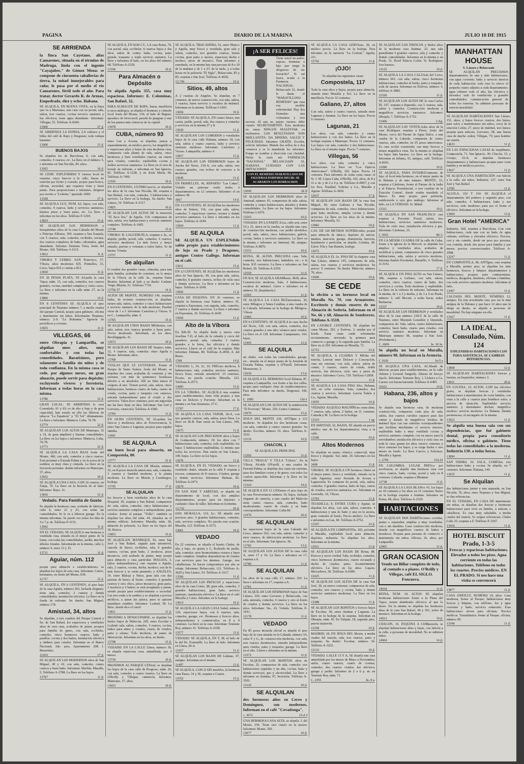PAGINA DIARIO DE LA MARINA JULIO 10 DE 1915
SE ARRIENDA
la finca San Cayetano, alias Camarones, situada en el término de Madruga, linda con el ingenio "Cayajabos," de Gómez Mena: se compone de cincuenta caballerías de tierra, la mitad inmejorables para caña; le pasa por el medio el río Camarones, fértil todo el año. Para tratar, doctor Gerardo R. de Armas, Empedrado, diez y ocho. Habana.
SE ALQUILA, EN BUENA VISTA, en la línea que va a Marianao, una casa con su portal, sala, saleta, tres cuartos, cocina servicio sanitario y luz eléctrica; tiene agua abundante. Informan: Villegas, 55. Teléfono A-6940.
13900 27 jl.
SE ARRIENDA LA FONDA, LA vidriera y el billar del café de Rayo y Dragones; todo trabaja bastante.
13900 13 jl.
BUENOS BAJOS
Se alquilan los de Barcelona, 6, con sala, comedor, 4 cuartos, etc. La llave en el número 5, e informes en San Nicolás, 84, altos.
13925 16 jl.
SE CEDE: ESPLENDIDO Y vistoso local de esquina, cinco huecos a la calle, líneas de tranvías por frente y costado, propio para botica, oficina, sociedad, que requiera vista y buen punto. Para proposiciones e informes, dirigirse por escrito a "Cedente," apartado 1069.
13328 17 jl.
SE ALQUILA LUZ, NUM. 62, bajos, con sala, comedor, 4 cuartos, baño y servicios sanitarios, buenos pisos y buen patio, etc. La llave e informes en los altos. Teléfono F-1294.
13824 15 jl.
SE ALQUILAN LOS HERMOSOS y fresquísimos altos de la casa Calzada del Monte o Príncipe Alfonso, 394, esquina a San Joaquín, con 5 cuartos, sala, comedor, recibidor, terraza, dos cuartos completos de baño, calentador, agua abundante. Informa: Dentista Vieta, Jesús del Monte, 418. Teléfono: I-1515.
13812 11 jl.
VIBORA Y CERRO: SAN Francisco, 37, Víbora, altos modernos $35. Primelles, 33, Cerro, bajos $16 y casitas a $13.
13830 11 jl.
EN 30 PESOS PLATA, SE ALquila la casa Vapor, núm. 15, con sala, comedor, tres cuartos grandes, cocina, sanidad completa y cielos rasos. La llave e informes en la calle núm. 27, en la misma.
13866 14 jl.
EN 8 CENTENES SE ALQUILA el piso principal de Neptuno número 7, a media cuadra del parque Central, propio para gabinete, oficina o matrimonio sin niños. Informarán: Neptuno, número 2-A "La Bohemia." Agencia de periódicos y revistas.
13835 11 jl.
VILLEGAS, 66
entre Obrapía y Lamparilla, se alquilan unos altos, muy confortables y con todas las comodidades. Baratísimos, pero solamente a familia sin niños y de toda confianza. En la misma casa se cede, por algunos meses, un gran almacén, puede servir para depósito; excluyendo víveres y ferretería. Informan a todas horas en la casa misma.
13786 12 jl.
GRAN LOCAL: SE ARRIENDA la casa Consulado, 91 y 93; es de alto y bajo y de gran capacidad, han estado en ella las fábricas de tabacos "La Española" y "El Sol" últimamente. La llave e informes: Manteca. Cuba, 76-78.
13774 22 jl.
SE ALQUILAN LOS ALTOS DE Manrique, 32 y 34, de gran amplitud y buenas comodidades. La llave en los bajos e informes: Manteca, Cuba, 76-78.
13773 22 jl.
SE ALQUILA LA CASA BAJA Jesús del Monte, 460, con sala, comedor y cinco cuartos. Está próxima a Estrada Palma y en la acera de la sombra; es muy clara y cómoda. La llave en la ferretería próxima: demás informes en Manrique, 37, altos.
13652 10 jl.
SE ALQUILA UNA CASA, CON 16 cuartos, en Zanja, 70. La llave en la herrería de al lado. Informes: Rayo, 31.
13816 12 jl.
Vedado. Para Familia de Gusto
Se alquila la hermosa casa, acabada de fabricar, calle 6, entre 21 y 23, con todas las comodidades. Se le va a fabricar garage. En la misma informan. Se puede ver todos los días de 4 a 7 p. m. Teléfono F-4131.
13092 11 jl.
EN EL VEDADO, SE ALQUILA una hermosa y ventilada casa, situada en el mejor punto de la loma, con todas las comodidades, jardín, muchos árboles frutales. Informarán en la misma, calle 2, número 9, entre 13 y 15.
13711 11 jl.
Aguiar, núm. 112
propia para almacén o establecimiento, se alquilan los bajos de esta casa. Informan: Castro, hermanos, en Jesús del Monte, 630.
11737 15 jl.
SE ALQUILA, EN 6 CENTENES, el piso bajo de la casa Aguila, número 263, fachada elegante; tiene sala, comedor, 2 cuartos y demás comodidades; instalación eléctrica. La llave en la fonda de enfrente. Su dueño: San Miguel, número 178.
Amistad, 34, altos
Se alquilan, a tres cuadras del Parque Central y fte. de San Rafael, los espaciosos y ventilados altos de esta casa, acabados de pintar, propios para familia de gusto, con sala, recibidor, comedor, cinco hermosos cuartos, baño y pasillos, cocina y dos baños, instalación eléctrica y timbres para criados. Informan en el Banco Nacional, 2do. piso, Apartamento 208. I. Benavides.
11919 17 jl.
SE ALQUILAN LOS MODERNOS altos de San Miguel, 40 y 42, con sala, comedor, cuatro cuartos y buen baño. Informan: Machín, Muralla, 5. Teléfono A-2788. La llave en los bajos.
13767 11 jl.
SE ALQUILA, EN $100 CY., LA casa Reina, 70, con portal, sala, recibidor, 6 cuartos bajos y dos altos, saleta de comer, baño, cocina, patio grande, traspatio y triple servicio sanitario. La llave e informes al lado, en los altos del número 68. Teléfono A-2329.
13336 10 jl.
Para Almacén o Depósito
Se alquila Aguila 355, casa muy espaciosa. Informes: E. Colominas, San Rafael, 32.
PARA ALMACEN DE ROPA, bazar, mueblería u otros análogos, se alquila el hermoso y cómodo local Jesús del Monte, 156, al lado de Baguer, apeadero de ferrocarril, parada de guaguas y uno de los puntos más céntricos de la capital.
13078 10 jl.
CUBA, número 93
entre Luz y Acosta, se alquilan, juntos o separadamente, en módico precio, los magníficos y espaciosos altos y bajos de esta moderna casa, compuesta cada planta de sala, saleta, cinco hermosos y bien ventilados cuartos, un cuarto para criados, comedor, espléndida cocina y dobles servicios sanitarios. La llave en el tren de lavado de enfrente, e informan en San Ignacio, 82. Teléfono A-1228, y en Jesús María, 66. Teléfono A-7400.
11924 10 jl.
EN 8 CENTENES, ULTIMO precio, se alquilan los altos de la casa San Nicolás, 80, esquina a San Rafael, con sala, comedor, 3 habitaciones y servicio. La llave en la bodega. Su dueño: San Lázaro, 54. Teléfono A-3317.
13825 10 jl.
SE ALQUILAN LOS ALTOS DE la tintorería "El Arco Iris," de Aguila, 110; compuestos de sala, saleta, tres habitaciones y servicio sanitario completo. Teléfono A-1665.
13748 15 jl.
VIBORA: B. LAGUERUELA, esquina a 3a., se alquila; jardín, portal, sala, comedor, 4 cuartos, servicios modernos. La más fresca y mejor situada; puertas y ventanas a todos lados. Se da barata. Véanla.
13757 11 jl.
Se alquilan
O venden dos grandes casas, cómodas, para una gran familia, acabadas de construir, en lo mejor de la Víbora, en la calle 3a., esquina Santa Beatriz. Informan al lado y su dueño: Caslano Veiga, Misión, 21. Teléfono 7734.
13756-57 14 jl.
ALTOS DE MONTE, NUMERO 149, esquina Indio, de reciente construcción, se alquilan; tienen sala, saleta, comedor y cinco habitaciones y servicio sanitario de lo más moderno. Pueden verse de 1 a 3. Informan: Casteleiro y Vizoso. S. en C., Lamparilla, núm. 4.
13765 15 jl.
SE ALQUILAN UNOS BAJOS MOdernos, con sala, saleta, tres cuartos grandes y buen patio. Precio moderado. Informará, en los altos, Revillagigedo, 41.
13672 10 jl.
SE ALQUILAN LOS BAJOS DE Suspiro, núm. 12, 4 cuartos, sala, comedor; entre Aguila y Monte. Informan: altos.
13768 11 jl.
VEALAS QUE LE GUSTARAN. Frente al Parque de Santo Suárez, Jesús del Monte, se alquilan dos casas acabadas de construir y sin estrenar, con más de quinientos frondosos árboles a su alrededor. Allí no falta nunca el oxígeno al aire. Tienen portal, sala, saleta, cinco habitaciones, hermoso cuarto de baño, cuarto de criado, cocina, patio y traspatio con canteros, entrada independiente para el criado y dos servicios. Valen doce centenes, pero mi sugestión me las hace dejar en diez. Informan: San José y Gervasio, carnicería. Teléfono A-4360.
13769 11 jl.
EN OCHO CENTENES, SE ALquilan los frescos y modernos altos de Perseverancia, 9, entre San Lázaro y Lagunas, propios para regular familia.
13691 11 jl.
SE ALQUILA
un buen local para almacén, en Compostela, 80.
13777 22 jl.
SE ALQUILA LA CASA DE Misión, número 32, en 8 pesos moneda americana; sala, comedor, 3 cuartos y Sanidad moderna, y la planta moderna. La llave en Misión y Cienfuegos, bodega.
13795 17 jl.
SE ALQUILAN
los frescos y bien ventilados altos de la casa Hospital, 30, esquina a San Rafael, compuestos de: sala, saleta, comedor, cinco habitaciones y servicio sanitario completo e independiente, para criados: frente al parque "Trillo"; también se alquilan los altos del núm. 44, situados en el mismo edificio. Informes: Muralla, núm. 36, almacén de peletería. La llave en los bajos del 30. Botica.
13853 15 jl.
SE ALQUILAN: MANRIQUE, 92, entre San José y San Rafael, zaguán para automóvil, cancela de hierro, recibidor, sala, 6 grandes cuartos, cocina, gran baño, 2 inodoros, pisos mosaicos, está acabada de pintar, muy propia para almacén o casa particular. MALOJA, 3, (altos independientes,) casi esquina a Aguila, sala, 2 cuartos, cocina, ducha, inodoro; son de lo más frescos y se están pintando; y ANGELES, 34, entre Maloja y Sitios, gran sala con dos puertas de hierro al frente, comedor, 6 grandes cuartos y otro chico, pisos mosaicos, gran patio, 2 inodoros y 2 baños; se está arreglando y pintar, siendo propia para establecimiento o sociedad. Las tres están a la sombra y se alquilan a precios módicos, a quien las quiera, pues se quieren inquilinos estables. Informes: Lealtad, 58. La llave, donde dice el cartel.
13811 11 jl.
PROXIMO A DESOCUPARSE, se alquilan los lindos bajos de Malecón, 295, entre Escobar y Lealtad: sala, saleta, comedor, 4 cuartos, cocina, baños para amos y criados, cuarto de criados, patio y sótano. Todo moderno, de punto de fabricación. Informan en los altos, su dueño.
13798 13 jl.
VEDADO: EN LA CALLE LInea, número 36, se alquila espaciosa casa, amueblada, por 3 meses.
13718 10 jl.
PROXIMOS AL PARQUE CENtral, se alquilan los bajos de la casa calle de Progreso, núm. 26, con sala, comedor y cuatro cuartos. La llave en O'Reilly y Villegas, camisería. Informes: Manrique, 37, altos.
13653 10 jl.
SE ALQUILA, TROCADERO, 52, entre Blanco y Aguila, muy fresca y ventilada, gran sala y saleta, comedor, tres grandes cuartos, buena cocina, gran patio y azotea, espaciosa ducha e inodoro, pisos de mosaico. Para informes y enseñarla, en la misma hay una persona de 8 a 10 de la mañana y de 1 a 2½ de la tarde, y a todas horas en la peletería "El Siglo", Belascoaín, 83 y 85, esquina a San José. Teléfono A-4656.
13.740 10 jl.
Sitios, 49, altos
A 2 cuadras de Angeles. Se alquilan, en 7 centenes, de nueva construcción, con sala, saleta, 3 cuartos, buen servicio y escalera de mármol. Informan en la misma. Teléfono I-1993.
13656 10 jl.
VEDADO: SE ALQUILA, EN cuatro luises, una casita, jardín, portal, sala, dos cuartos y comedor y servicios en la misma 27 y 8.
13630 11 jl.
SE ALQUILAN LOS COMODOS y ventilados bajos de la casa calle Habana, número 18, con sala, saleta y cuatro cuartos, baño y servicio sanitario moderno. Informan: Casteleiro y Vizoso. Lamparilla, número 4.
13817 15 jl.
SE ALQUILAN LOS HERMOSOS bajos de Ancha del Norte, 219-A, con sala, saleta, tres cuartos grandes, con techos de concreto a la moderna.
13646 11 jl.
EN PRIMELLES, 46, REPARTO "Las Cañas", Vedado un principe estilo árabe; 4 departamentos; en 12 centenes. Informes: el en número 48.
3667 14 jl.
EN 13 CENTENES, SE ALQUIlan los modernos altos de Suárez, 116, con gran sala, saleta, comedor, 5 espaciosos cuartos, terraza y demás servicios sanitarios. La llave e informes en los bajos. Teléfono A-1649.
13694 11 jl.
SE ALQUILA
SE ALQUILA UN ESPLENdido salón propio para establecimientos de lujo en Prado y Dragones, antiguo Centro Gallego. Informan en el café.
13611 15 jl.
EN 12 CENTENES, SE ALQUIlan los modernos altos de San Ignacio, 40, con gran sala, saleta, comedor, 6 grandes cuartos, techos de cielo raso y demás servicios. La llave e informes en los bajos. Teléfono A-1649.
13692 11 jl.
CASA DE ESQUINA: EN 16 centenes, se alquila la hermosa casa Suárez, número 91, esquina a Esperanza, con zaguán, sala, comedor, 7 cuartos y demás servicios. La llave e informes en Esperanza, 16. Teléfono A-1649.
13693 11 jl.
Alto de la Víbora
En $26-50. Se alquila linda y nueva casa Josefina 7-D, al lado de la calzada y cerca del paradero, portal, sala, comedor, 3 cuartos grandes a la brisa, luz eléctrica y demás servicios. Llaves en el café de la esquina. Más informes: Habana, 89. Teléfono A-2850, A. del Busto.
1398 14 jl.
VEDADO: L, 34, 21, 19: PREcios módicos, 6 habitaciones, sala, comedor, servicio sanitario, fresca brisa, entrada automóvil. 14 centenes. Pronto, no pierda ocasión. Muralla, 123. Teléfono A-2573.
13683 15 jl.
EN LA VIBORA, SE ALQUILA una esquina para establecimiento; tiene vida propia; y una casa en Dolores y Porvenir. Informan en la misma o en San Anastasio, 27-C.
13767 17 jl.
SE ALQUILA LA CASA VAPOR, 26-A, con tres grandes cuartos, sala, saleta, pisos finos. La llave en 26-B. Dan razón en San Lázaro, 340, bajos.
13675 11 jl.
SE ALQUILAN LOS PRECIOSOS altos y bajos de Compostela, número 19; los altos con 7 habitaciones; sala, comedor, todo espléndido; los bajos 5 habitaciones espléndidas, lo mismo que todos los servicios. Dan razón en San Lázaro, 340, bajos. La llave en los bajos.
13676 11 jl.
SE ALQUILA, EN EL VEDADO, un fresco y ventilado chalet, situado en la calle F esquina a tercera, compuesto de 8 cuartos, 4 baños, garage y demás servicios. Informan: Habana, 82. Teléfono A-2474.
13679 10 jl.
EN SAN JOSE Y AMISTAD, se alquila un departamento de local, con dos amplios departamentos, propio para un depósito o cualquier clase de taller. Informan en la misma.
13,742 10 jl.
OJO: MURALLA, 119, 2o.: SE alquila este precioso piso, 4 grandes habitaciones, comedor, sala, servicio completo. No pierda esta ocasión. Muralla, 123. Teléfono A-2573.
13661 10 jl.
VEDADO
En 22 centenes, se alquila el bonito Chalet, de alto y bajo, en quinta y C, Rodeado de jardín, sala, comedor, siete hermosísimos cuartos y buen baño completo. Amplias dependencias de criados con servicios para los mismos. Garage, tres caballerizas. Se hacen compromisos por año se rebaja. Informan: Belascoaín, 121. Teléfono A-3629 y San Lázaro, 54. Teléfono A-3317.
13566 11 jl.
SE ALQUILAN LOS FRESCOS y espaciosos altos de la casa Cristo, 28; gran sala, comedor, 3 grandes habitaciones, gran baño, servicio sanitario, instalación eléctrica. La llave en el café Muralla y Cristo. Informes en la bodega.
13614 16 jl.
SE ALQUILA LA GRAN CASA Salud, número 129, espaciosos bajos, con 6 cuartos, sala, comedor, garage, etc. Hermosos y frescos altos, independientes y comunicados, en 8 y 9 centenes. La llave en la casa. Informan: Teniente Rey, número 41. Teléfono A-4358.
13577 12 jl.
VEDADO: SE ALQUILA, EN Y, M, al lado de la del Dr. Fontanills. La llave al lado. Informan en Línea, 20-A.
13417 11 jl.
SE ALQUILAN LOS BAJOS DE Galiano, 47, antiguo. Informan en el mismo.
11497 12 jl.
SE ALQUILA, CON O SIN muebles, la hermosa casa Paseo, 34 y 36, esquina a Cuarta.
13552 15 jl.
¡A SER FELICES!
Tiene usted un padre, esposo, hermano o hijo que tenga la desgracia de ser borracho? Si así fuera, acuda a la Farmacia NACIONAL, Belascoaín 32, donde le darán el "MARAVILLOSO REMEDIO" que cura esa terrible enfermedad. Hay dos fórmulas: una voluntaria y otra secreta. Al que no quiere curarse, debe curarlo SECRETAMENTE. Esta medicina no causa NINGUN MALESTAR, es inofensiva. LOS RESULTADOS SON BRILLANTES: DA DINERO, SALUD Y FELICIDAD. Informes GRATIS. Escriba, solicite informes. Mande dos sellos de a dos centavos y se le mandarán los informes. Ponga su nombre y dirección con claridad. Dirija la carta así: FARMACIA "NACIONAL" BELASCOAIN 32, HABANA. CUIDADO CON LAS IMITACIONES
CON EL REMEDIO MARAVILLOSO DE FIGUEROA PODEMOS DECIR: SE ACABARON LOS BORRACHOS
13040 28 Jl
SE ALQUILAN LOS HERMOSOS altos de Amistad, número 45, compuestos de sala, saleta, comedor y cuatro habitaciones, mirador y demás comodidades. La llave en los bajos. Informan: Teléfono I-2979.
13543 10 jl.
VEDADO: EN LA PARTE ALta, calle seis, entre 19 y 21, única en la cuadra, se alquila una casa, de construcción moderna, con jardín alrededor, portal, sala, saleta, cinco habitaciones, galería, cocina, baños y servicios sanitarios. La llave en la misma e informes en Amistad, 98, antiguo. Teléfono A-8876.
13553 20 jl.
REINA, 38, ALTOS. PRECIOSA casa. Sala, comedor, tres habitaciones, bañadera, etc., a la brisa. $35 currency. La llave e informes en San Rafael, 20. Teléfono A-2250.
13559 11 jl.
EN $34, SE ALQUILA ARAMburu, 48-B, altos. Construcción moderna. Sala, 4 habitaciones, escalera de mármol. Llave e informes en el número 32, (hojalatería.)
12563 11 jl.
SE ALQUILA LA CASA BUEnaventura, 39, entre Milagros y Santa Catalina, a una cuadra de la Calzada. Informan en la bodega de Milagros, Víbora.
13485 10 jl.
EN 9 CENTENES, SE ALQUILA la casa Ancha del Norte, 120, con sala, saleta, comedor, dos cuartos grandes y uno alto; sótanos para criados. La llave en el 118. Informan: Campanario, 164, bajos.
13495 12 jl.
SE ALQUILA
un chalet, con todas las comodidades, garage, etc., situado en el mejor punto de la Avenida de Estrada Palma, esquina a O'Farrill. Informan: Monserrate, 2.
13639 13 jl.
SE ALQUILA EL HERMOSO local Habana, 87, esquina a Lamparilla, con frente a las dos calles, propio para cualquier clase de establecimientos. Para más informes: su dueño, Dragones, 106, altos.
C. 2985 15d-1
SE ALQUILAN LOS ALTOS DE la sombrerería "El Porvenir," Monte, 329, Cuatro Caminos.
13070 15 jl.
JESUS DEL MONTE 230, ANTIguo y 212 moderno. Se alquilan los dos hermosas casas, con sala, comedor y cuatro cuartos grandes. Su dueño: Escobar, número 10, altos. Teléfono A-3222.
13134 10 jl.
CHACON, 1
SE ALQUILA EL PRINCIPAL
13202 11 jl.
VILLA "PRAGA" Y VILLA "LOreto". En la Víbora, Alcalde O'Farrill, a una cuadra de Estrada Palma, se alquilan dos casas sin estrenar, para dos familias cortas y de gusto; con todos los confort apetecible. Informan y la llave en las mismas.
13324 19 jl.
SE ALQUILA EN 13 CENtenes el piso bajo de la casa Perseverancia número 10, bajos, fachada elegante de cantería, a una cuadra del Malecón tiene cuatro cuartos, sala, comedor, baño modernísimo, cuarto de criado y su baño correspondiente. Informan: Cuba 66.
13470 10 jl.
SE ALQUILAN
las espaciosos bajos de la casa Calzada del Cerro, número 563, con sala, saleta, comedor y siete cuartos, de fabricación moderna. La llave en el alto. Informan: San Ignacio, 56.
13782 13 jl.
SE ALQUILAN LOS ALTOS DE la casa calle A, entre 17 y 19. La llave e informes en 17, esquina a A.
13780 11 jl.
SE ALQUILAN
los altos de la casa calle 17, número 334. La llave e informes en 17, esquina a A.
13781 11 jl.
SE ALQUILAN LOS HERMOSOS bajos de San Lázaro, 229, entre Gervasio y Belascoaín, con sala, antesala, comedor, 4 cuartos y otro al fondo de criados y demás servicios. La llave en los altos. Informan: 5ta., 43, Vedado. Teléfono F-1041.
12178 11 jl.
VEDADO
En 85 pesos moneda oficial se alquila el piso bajo de la casa situada en la Calzada, número 54, entre F y G, de construcción moderna, con sala, seis cuartos dormitorios, entrada independiente para criados, patio y traspatio; garage. La llave en el alto. Llaves e informes en la misma.
13372 11 jl.
SE ALQUILAN LOS BONITOS altos de Escobar, 25, compuestos de sala, comedor, tres habitaciones seguidas y un alta, cocina, baño y demás servicios, gas y electricidad. La llave e informes en Animas, 97, ferretería. Teléfono A-3502.
13120 10 jl.
SE ALQUILAN
dos hermosos altos en Cerro y Domínguez, son modernos. Informan en el café "Covadonga".
c. 3072 15-d 4
UNA HERMOSA CASA ALTA, se alquila. J. del Monte, 156. Tiene otro cuarto en la azotea. Informan: Monte, 350.
13077 10 jl.
SE ALQUILA LA CASA GERVAsio, 26, en módico precio. La llave en la bodega. Para informes en la sastrería "La Central," Aguila, 211.
13792 11 jl.
¡OJO!
Se alquilan las siguientes casas:
Compostela, 117
Toda la casa altos y bajos, propia para almacén, situada entre Muralla y Sol. La llave en la mueblería. Precio 32 centenes.
Galiano, 27, altos
Con sala, saleta y cuatro cuartos, situada entre Lagunas y Animas. La llave en los bajos. Precio 9 centenes.
Lagunas, 21
Los altos, con sala, comedor y cuatro habitaciones y con dos baños. La llave en la bodega esquina a Manrique. Precio 11 centenes. Los bajos con sala, comedor y dos habitaciones. La llave en el mismo lugar. Precio 7 centenes.
Villegas, 56
Los altos, con sala, comedor y cinco habitaciones. La llave en "Los Opticos Americanos", O'Reilly, 102. bajos. Precio 14 centenes. Para informes de todas estas casas: el Sr. J. M. López Caña, O'Reilly, 102, altos, de 8 a 11 a. m. y de 2 a 4 p. m. Teléfono A-8907; y con los Sres. Nazábal, Sobrino y Ca., Muralla y Aguiar. Teléfono A-3830.
12937 17 jl.
SE ALQUILAN LOS BAJOS DE la casa San Miguel, 49, entre Galiano y San Nicolás, compuesta de sala, comedor, cinco habitaciones, gran baño moderno, amplia cocina y demás servicios. La llave en los altos de la misma. Informes: Muralla, 53.
13082 10 jl.
CAS. DE 320 METROS SUPERficiales, propia para almacén de tabaco, depósito de azúcar, madera, maicería, garage, ebanistería, herrería, hojalatería o particular, se alquila. Cristina, 28. Llave: Pila y San Ramón, bodega.
13075 10 jl.
SE ALQUILA EL 2o. PISO DE la elegante casa San Lázaro, número 145, compuesto de sala, saleta, tres cuartos y servicios modernos. Su precio: 9 centenes. Su dueña: Malecón, número 70, altos.
13000 10 jl.
SE CEDE
la obción a un hermoso local en Muralla No. 70, con Armatostes, Escritorio y demás enseres de un Almacén de Sedería. Informan en el No. 66 y 68, Almacén de Sombreros. Teléfono A-3518.
EN CATORCE CENTENES, SE alquilan las casas Monte, 292, y Estévez, 3, unidas por el fondo. Estas casas están reformadas recientemente, sirviendo la primera para comercio o garage y la segunda para familia. La llave en el 294. Informan en Muralla, 72.
12753 14 jl.
SE ALQUILA, A CUADRA Y MEdia del tranvía, Lawton entre Dolores y Concepción, casa sin estrenar, con sala, saleta, saleta de comer, 3 cuartos, cuarto de criado, doble servicio, luz eléctrica, cielo raso y pisos de mosaico. Informes: Cerro, 729. Teléfono I-2958.
12749 11 jl.
SE ALQUILA LA CASA PISO Alto, Habana, 165, en ocho centenes. Sala, comedor, dos cuartos y servicio. Informan: García Tuñón y Ca., Aguiar, Muralla.
13055 14 jl.
VEDADO: ALQUILO MAGNÍFIcas casas altas, 7 cuartos, sala, saleta, 2 baños, en 11 centenes. Calzada y M. La llave en la bodega.
13324 1 ag.
EN AMISTAD, 52, BAJOS, SE alquila en precio módico uno de los departamentos; vista a la calle.
13296 10 jl.
Altos Modernos
Se alquilan en punto céntrico comercial, muy fresco y elegante. Sol, núm. 20. Informes en los bajos.
3408 11 jl.
VIBORA: SE ALQUILA UN hermoso chalet en el mejor punto, fresco y ventilado, situado en la calle Agustina, entre Avenida de Acosta y Lagueruela. Se compone de portal, sala, saleta, comedor, 4 grandes cuartos, baño de lujo, cuarto de criados, servicios sanitarios, etc. Informan en Gertrudis, 19, Víbora.
13783 11 jl.
TEJADILLO, 8, ENTRE CUBA y Aguiar, se alquilan los altos, con sala, saleta, comedor, 4 habitaciones y una de baño y una en la azotea, gran comedor al fondo. Precio módico. La llave e informes en Luz, 84. Teléfono A-2752.
13397 14 jl.
SE ALQUILA EN COMPOSTEla, 105, próximo a Muralla, espléndido local para almacén, depósito, industria. Se alquilan los altos. Informan en la misma.
13421 13 jl.
SE ALQUILAN LOS BAJOS DE Reina, 88. Frescos y secos verdad. Sala, recibidor, comedor, cinco hermosos dormitorios, cuarto escusado y ducha de criados, patio. Acometimiento eléctrico. La llave en los altos. Capote, Mercaderes, 36. Teléfono A-6580.
13425 11 jl.
SE ALQUILAN LOS ALTOS DE la casa San José, 36, en nueve centenes; compuestos de sala, comedor, tres cuartos y cocina, baño y demás servicios sanitarios modernas. La llave en los bajos.
13388 11 jl.
SE ALQUILAN LOS BONITOS y frescos bajos de Escobar, 36, entre Animas y Lagunas. La llave en la bodega de la esquina. Informan en Obrapía, núm. 45. En Tulipán, 18, segundo piso, puerta izquierda.
13358 10 jl.
MADRID, 18, EN JESUS DEL Monte, a media cuadra del tranvía, sala, tres cuartos, patio y traspatio, Su dueño: Escobar, número 10. Teléfono A-3222.
13133 10 jl.
VEDADO. CALLE 13 Y A, SE alquila una casa amueblada por los meses de Mayo a Noviembre; salón, cuatro cuartos, cuarto de costura, comedor, dos cuartos criados, luz eléctrica, garage y jardín. Informes de 2 a 6 p. m. en Teniente Rey, núm. 71.
C. 2455 In.-9 a.
SE ALQUILAN LOS FRESCOS y lindos altos de la moderna casa Animas, 22, una sala grandísima 4 grandes cuartos, sala y comedor y demás comodidades. Informes en la misma y en Prado, 51. Hotel Palacio Colón. Sr. Rodríguez. Son baratos.
13155 10 jl.
SE ALQUILA LA CASA CALZAda del Cerro, número 641, con sala, saleta, cinco hermosas habitaciones, comedor al fondo, patio y traspatio, toda de azotea. Informan en Estévez, número 4, teléfono A-3883.
12320 11 jl.
SE ALQUILAN LOS ALTOS DE la casa Carlos III, 197, esquina a Oquendo, con 5 cuartos, sala, saleta y comedor. Construcción moderna y magníficos servicios sanitarios. Informes: Obrapía, 7. Teléfono A-1752.
13406 2 Ag.
SE ALQUILAN LOS VENTILAdos altos de la casa Rodríguez esquina a Pérez, Jesús del Monte, cerca del Puente de Agua Dulce, a una cuadra de la Calzada, compuesta de cuatro cuartos, sala, comedor, en 25 pesos americanos. Es casa recién construida; son muy frescos y tienen magnífica vista. En la misma se alquilan los bajos más baratos. La llave en la bodega. Informan en Infanta, 42, antiguo, café. Teléfono A-8301.
13280 10 jl.
SE ALQUILA, PARA ESTABLEcimiento de lujo, el local más hermoso, en el mejor punto de la Habana y de más tránsito. MONTE, 15, esquina a Cárdenas, frente al Parque de la India y al Palacio Presidencial, a tres cuadras de la Estación Central, donde estaba instalado el Banco. Es muy propio para peletería, sombrerería u otro giro análogo. Informes al lado, en LA VERDAD. Sr. Maluf.
13311 10 jl.
SE ALQUILA EN SAN FRANCISCO casi esquina a Porvenir. Portal, saleta, tres habitaciones, servicios sanitarios modernos. Toda de cielo raso, instalación eléctrica y gas. Informan: Cárdenas, 25.
C 3043 8d-3.
EN LA MEJOR CUADRA DE la calle de Cuba, frente a la iglesia de la Merced, se alquilan los amplios y ventilados altos, acabados de reedificar y pintar, compuestos de cinco grandes habitaciones, sala, saleta y servicio moderno. Informa Andrés Ferrández, Baratillo, 4. Teléfono A-3142.
... 17 jl.
SE ALQUILA UN PISO ALTO en San Lázaro, 186, esquina a Galiano, con sala, saleta, comedor, cinco cuartos, cuarto de baño, dos servicios y cocina. Todo moderno y espléndido. La llave en la vidriera de enfrente. Informan en la misma, de 1 a 2 y media, y de 3 a 4 en Prado, número 3, café Biscuit, a todas horas, señor Barbarruz.
13337 10 jl.
SE ALQUILAN LOS HERMOSOS y ventilados altos de la casa número 218-Z de la calle de Neptuno, entre Marqués González y Oquendo, compuestos de: Sala, saleta, cuatro habitaciones, comedor, buen baño, cuarto para criados, con servicio sanitario moderno. Informan en Manrique número 96, esquina a San José. (Perfumería.)
C. 2609 In. 10 Jn.
Se alquila un local en Muralla, número 98. Informan en la Armería.
C 1626 In-5 a
SE ALQUILA UNA CASA, ACAbada de fabricar, propia para establecimiento, en la calle Atlanta y General Sanguily. Alturas de Arroyo Apolo. Informan: Teniente Rey, 1, Llobera y Ca. Cuesta con buena barriada. Teléfono A-6483.
11622 14 jl.
Habana, 236, altos y bajos
Se alquila esta hermosa casa, de moderna construcción, compuesto cada piso de sala, saleta, dos cuartos corridos capaces para dos camas y dotado de magníficos lavabos de mármol fijos con sus cañerías correspondientes que facilitan muchísimo el servicio interior; espléndido baño y muy ventilada cocina y servicio sanitario completo con su anexo para la servidumbre; instalación eléctrica y cielo raso en toda la casa; ganan los altos catorce centenes y doce centenes los bajos, y se exige fiador o tres meses en fondo. La llave Cuervo y Sobrinos, Muralla y Aguiar.
c. 2799 15d-24
EN COLUMBIA, LUGAR FRESco por excelencia, se alquila una hermosa casa con cinco cuartos, baño, cocina, portal y sala en 8 centenes. Calzada, esquina a Miramar.
12738 11 jl.
SE ALQUILA LA CASA BLANco 43, los bajos en 10 centenes y los altos en 12 centenes; llaves en la bodega esquina a Animas. Informes en Reina, 68, altos. Teléfono A-2329.
HABITACIONES
SE ALQUILAN DOS HABITAciones corridas, juntas o separadas; amplias y muy ventiladas, con o sin muebles. Casa construcción moderna, dotada con magníficos cuartos de baños y lavaderos. Propias para persona de comercio o matrimonio sin niños. Oficios, 16, altos, por Lamparilla.
12965 11 jl.
GRAN OCASION
Vendo un Billar completo de todo, al contado o a plazos. O'Reilly y Villegas, café EL SIGLO. Foncueva.
14018 11 jl.
REINA, NUM. 19, ALTOS: SE alquilan hermosas habitaciones frente a la Plaza del Vapor, tienen alumbrado eléctrico al que lo desee. En la misma se alquilan los hermosos altos de la casa San Rafael, 99 y 101, todos de mosaico. Informan en la bodega.
14012 19 jl.
CHACON, 19, ESQUINA A COMpostela, se alquilan habitaciones altas y bajas, con balcón a la calle, a personas de moralidad. No se admiten niños.
14004 14 jl.
MANHATTAN HOUSE
S. Lázaro y Belascoaín
SE ALQUILAN PRECIOSOS departamentos de una y más habitaciones, con agua corriente, baño y servicio interior de cada habitación; todo esto lo ofrece el pequeño cuarto adjunto a cada departamento; agua caliente todo el año; luz eléctrica y elevador; todo de ventilación y grandes comodidades; comunicación general de todos los tranvías. Se admiten personas de estricta moralidad.
SE ALQUILAN HABITACIONES San Lázaro, 151, altos, y bajos frescos cuartos, dos luises, para solos o matrimonios sin niños, cerca de la estación Colón, 27, pisos de mármol, tres luises; propias para señoras, Gervasio, 38, una buena casa de mucho orden; Villegas, 79, para hombre un centén.
14633 11 jl.
EN LAS ESPACIOSAS CASAS de inquilinato, Compostela, 71, San Ignacio, 39; Chacón, 13, y Crespo, 43-A, se alquilan hermosos departamentos y habitaciones propias para corta familia y en módicos precios.
13927 11 jl.
SE ALQUILA UNA HABITACIÓN con balcón a la calle, sin niños. Industria, 127, entre San José y San Rafael.
13785 11 jl.
AGUILA, 152 Y 154: SE ALQUILA el departamento del primero y segundo piso, con sala, comedor, 4 habitaciones, baño y sus servicios, todo moderno; pasa por el frente el eléctrico. Informan en la bodega.
13969 13 jl.
Gran Hotel "AMERICA"
Industria, 160, esquina a Barcelona. Con cien habitaciones, cada una con su baño de agua caliente, teléfono y elevador eléctrico. Precios, con y sin comida, desde un peso por persona, con comida, desde dos pesos para familia y por meses, precios convencionales. Teléfono A-2998.
13247 11 jl.
EN COMPOSTELA, 90, ANTIguo, casi esquina a Muralla, primer piso, se alquilan los más hermosos, frescos y limpios departamentos y habitaciones; propios para comisionistas, médicos, abogados, dentistas, oficinas o familias, con todo servicio sanitario moderno. Informan al lado.
13407 11 jl.
CALZADA DEL MONTE, NÚMERO 12, antiguo. En esta acreditada casa, por ser la más antigua de la Habana y que hace 14 años que la dirige su dueño, se alquila a personas de moralidad. No hay ninguno en ella.
13427 11 jl.
LA IDEAL, Consulado, Núm. 124
ESPLENDIDAS HABITACIONES CON TODA ASISTENCIA. SE CAMBIAN REFERENCIAS.
13898 12 jl.
SE ALQUILAN HABITACIONES frescas y baratas, en Inquisidor, número 3.
13911 20 jl.
EN LUCENA, 23, ALTOS, CON luz eléctrica gratis, se alquilan frescas y ventiladas habitaciones a matrimonios de corta familia, con vista a la calle y cuartos para hombres solos, a precios de situación. Espléndido servicio sanitario y abundantes duchas; magnífico inodoro; servicio moderno. La Habana. Demás pormenores, el encargado de la misma.
13922 11 jl.
Se alquila una buena sala con sus dependencias, que fué gabinete dental, propia para consultorio médico, oficina o gabinete. Tiene todas las comodidades a la moderna. Industria 130, a todas horas.
13894 11 jl.
SAN ISIDRO, 22: SALA, COMEdor, tres habitaciones baño y cocina. Se alquila, en 7 centenes. Informan: Habana, 149.
13935 11 jl.
Se Alquilan
dos habitaciones juntas y una separada, en San Nicolás, 76, altos, entre Neptuno y San Miguel, se dan referencias.
EN EL VEDADO, EN CASA DE matrimonio sin niños, se alquilan dos frescas y hermosas habitaciones para vivir en familia, a señoras o caballeros. Es casa muy saludable, a media cuadra del tranvía. Se exigen referencias. Chalet Calle 25, esquina a F. Teléfono F-2197.
13416 11 jl.
HOTEL BISCUIT
Prado, 1-3-5
Frescas y espaciosas habitaciones. Elevador a todos los pisos. Agua corriente en todas las habitaciones. Teléfono en todos los cuartos. Precios módicos. EN EL PRADO. Si nos hace una visita se convencerá
13877 11 jl.
CASA O'REILLY, NUMERO 19, altos. Casa moderna, frente al Parque, habitaciones muy frescas y limpias, con teléfono, luz y agua corriente y baño, servicio esmerado. Esas habitaciones sirven para oficinas. Precios módicos. Trasatlántica: frente al Parque, oficina, número 90.
13346 11 jl.